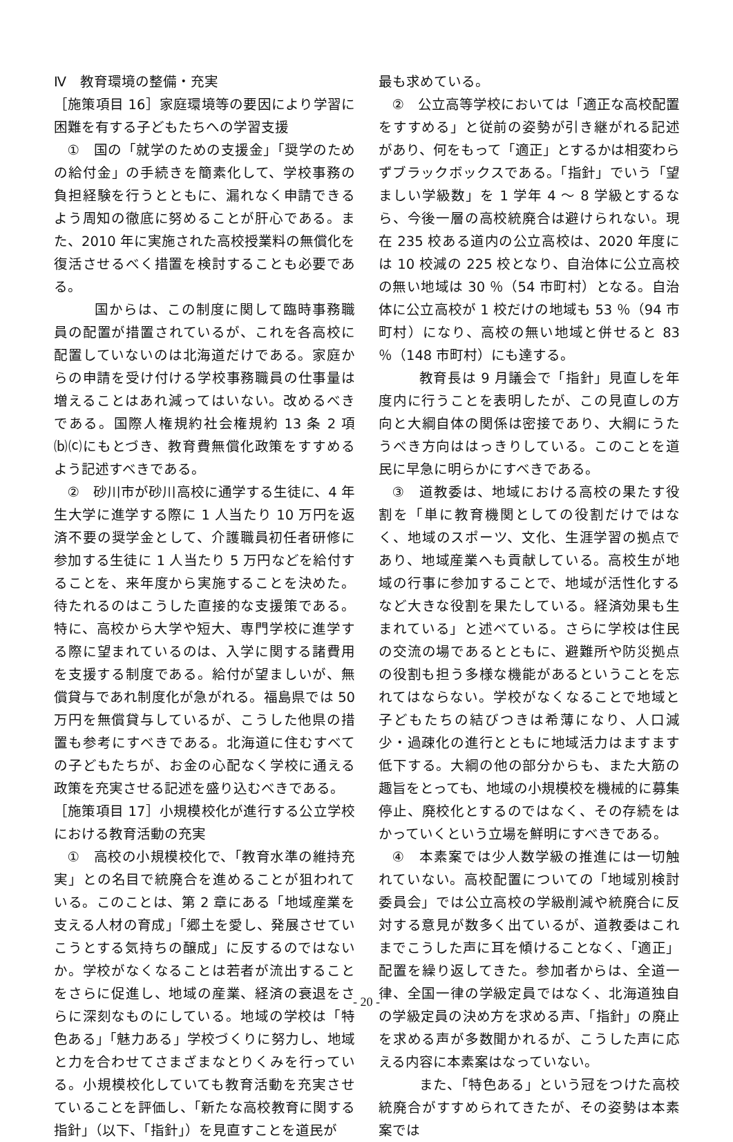Ⅳ　教育環境の整備・充実
［施策項目 16］家庭環境等の要因により学習に困難を有する子どもたちへの学習支援
①　国の「就学のための支援金」「奨学のための給付金」の手続きを簡素化して、学校事務の負担経験を行うとともに、漏れなく申請できるよう周知の徹底に努めることが肝心である。また、2010 年に実施された高校授業料の無償化を復活させるべく措置を検討することも必要である。
国からは、この制度に関して臨時事務職員の配置が措置されているが、これを各高校に配置していないのは北海道だけである。家庭からの申請を受け付ける学校事務職員の仕事量は増えることはあれ減ってはいない。改めるべきである。国際人権規約社会権規約 13 条 2 項⒝⒞にもとづき、教育費無償化政策をすすめるよう記述すべきである。
②　砂川市が砂川高校に通学する生徒に、4 年生大学に進学する際に 1 人当たり 10 万円を返済不要の奨学金として、介護職員初任者研修に参加する生徒に 1 人当たり 5 万円などを給付することを、来年度から実施することを決めた。待たれるのはこうした直接的な支援策である。特に、高校から大学や短大、専門学校に進学する際に望まれているのは、入学に関する諸費用を支援する制度である。給付が望ましいが、無償貸与であれ制度化が急がれる。福島県では 50 万円を無償貸与しているが、こうした他県の措置も参考にすべきである。北海道に住むすべての子どもたちが、お金の心配なく学校に通える政策を充実させる記述を盛り込むべきである。
［施策項目 17］小規模校化が進行する公立学校における教育活動の充実
①　高校の小規模校化で、「教育水準の維持充実」との名目で統廃合を進めることが狙われている。このことは、第 2 章にある「地域産業を支える人材の育成」「郷土を愛し、発展させていこうとする気持ちの醸成」に反するのではないか。学校がなくなることは若者が流出することをさらに促進し、地域の産業、経済の衰退をさらに深刻なものにしている。地域の学校は「特色ある」「魅力ある」学校づくりに努力し、地域と力を合わせてさまざまなとりくみを行っている。小規模校化していても教育活動を充実させていることを評価し、「新たな高校教育に関する指針」（以下、「指針」）を見直すことを道民が
最も求めている。
②　公立高等学校においては「適正な高校配置をすすめる」と従前の姿勢が引き継がれる記述があり、何をもって「適正」とするかは相変わらずブラックボックスである。「指針」でいう「望ましい学級数」を 1 学年 4 ～ 8 学級とするなら、今後一層の高校統廃合は避けられない。現在 235 校ある道内の公立高校は、2020 年度には 10 校減の 225 校となり、自治体に公立高校の無い地域は 30 ％（54 市町村）となる。自治体に公立高校が 1 校だけの地域も 53 ％（94 市町村）になり、高校の無い地域と併せると 83 ％（148 市町村）にも達する。
教育長は 9 月議会で「指針」見直しを年度内に行うことを表明したが、この見直しの方向と大綱自体の関係は密接であり、大綱にうたうべき方向ははっきりしている。このことを道民に早急に明らかにすべきである。
③　道教委は、地域における高校の果たす役割を「単に教育機関としての役割だけではなく、地域のスポーツ、文化、生涯学習の拠点であり、地域産業へも貢献している。高校生が地域の行事に参加することで、地域が活性化するなど大きな役割を果たしている。経済効果も生まれている」と述べている。さらに学校は住民の交流の場であるとともに、避難所や防災拠点の役割も担う多様な機能があるということを忘れてはならない。学校がなくなることで地域と子どもたちの結びつきは希薄になり、人口減少・過疎化の進行とともに地域活力はますます低下する。大綱の他の部分からも、また大筋の趣旨をとっても、地域の小規模校を機械的に募集停止、廃校化とするのではなく、その存続をはかっていくという立場を鮮明にすべきである。
④　本素案では少人数学級の推進には一切触れていない。高校配置についての「地域別検討委員会」では公立高校の学級削減や統廃合に反対する意見が数多く出ているが、道教委はこれまでこうした声に耳を傾けることなく、「適正」配置を繰り返してきた。参加者からは、全道一律、全国一律の学級定員ではなく、北海道独自の学級定員の決め方を求める声、「指針」の廃止を求める声が多数聞かれるが、こうした声に応える内容に本素案はなっていない。
また、「特色ある」という冠をつけた高校統廃合がすすめられてきたが、その姿勢は本素案では
- 20 -